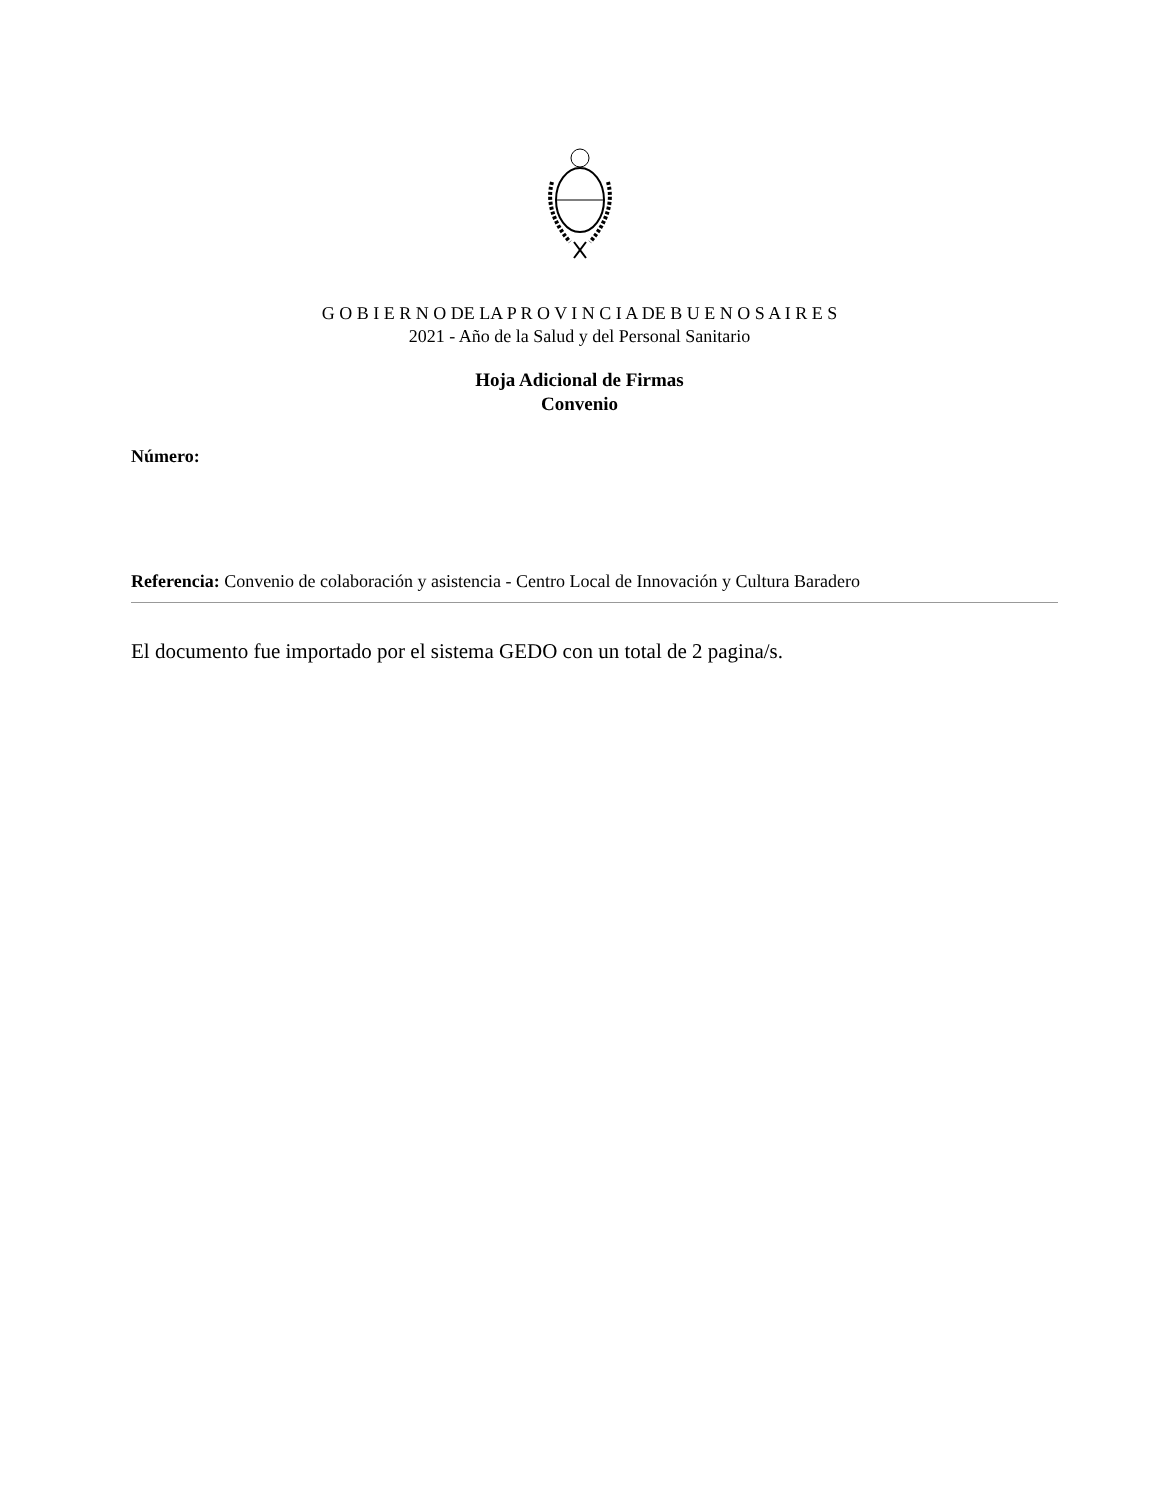G O B I E R N O DE LA P R O V I N C I A DE B U E N O S A I R E S
2021 - Año de la Salud y del Personal Sanitario
Hoja Adicional de Firmas
Convenio
Número:
Referencia: Convenio de colaboración y asistencia - Centro Local de Innovación y Cultura Baradero
El documento fue importado por el sistema GEDO con un total de 2 pagina/s.